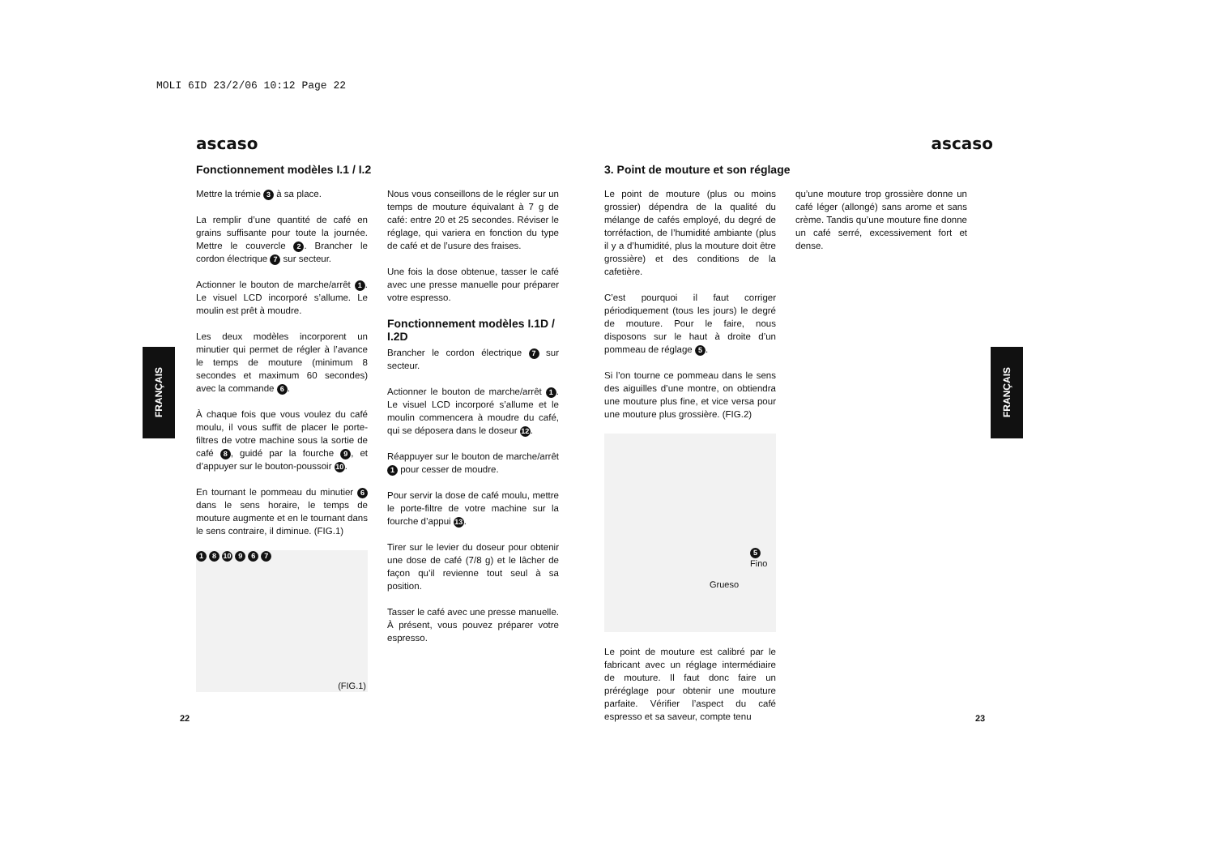MOLI 6ID 23/2/06 10:12 Page 22
FRANÇAIS
FRANÇAIS
ascaso
Fonctionnement modèles I.1 / I.2
Mettre la trémie 3 à sa place.
La remplir d’une quantité de café en grains suffisante pour toute la journée. Mettre le couvercle 2. Brancher le cordon électrique 7 sur secteur.
Actionner le bouton de marche/arrêt 1. Le visuel LCD incorporé s’allume. Le moulin est prêt à moudre.
Les deux modèles incorporent un minutier qui permet de régler à l’avance le temps de mouture (minimum 8 secondes et maximum 60 secondes) avec la commande 6.
À chaque fois que vous voulez du café moulu, il vous suffit de placer le porte-filtres de votre machine sous la sortie de café 8, guidé par la fourche 9, et d’appuyer sur le bouton-poussoir 10.
En tournant le pommeau du minutier 6 dans le sens horaire, le temps de mouture augmente et en le tournant dans le sens contraire, il diminue. (FIG.1)
1 8 10 9 6 7
(FIG.1)
Nous vous conseillons de le régler sur un temps de mouture équivalant à 7 g de café: entre 20 et 25 secondes. Réviser le réglage, qui variera en fonction du type de café et de l’usure des fraises.
Une fois la dose obtenue, tasser le café avec une presse manuelle pour préparer votre espresso.
Fonctionnement modèles I.1D / I.2D
Brancher le cordon électrique 7 sur secteur.
Actionner le bouton de marche/arrêt 1. Le visuel LCD incorporé s’allume et le moulin commencera à moudre du café, qui se déposera dans le doseur 12.
Réappuyer sur le bouton de marche/arrêt 1 pour cesser de moudre.
Pour servir la dose de café moulu, mettre le porte-filtre de votre machine sur la fourche d’appui 13.
Tirer sur le levier du doseur pour obtenir une dose de café (7/8 g) et le lâcher de façon qu’il revienne tout seul à sa position.
Tasser le café avec une presse manuelle. À présent, vous pouvez préparer votre espresso.
22
ascaso
3. Point de mouture et son réglage
Le point de mouture (plus ou moins grossier) dépendra de la qualité du mélange de cafés employé, du degré de torréfaction, de l’humidité ambiante (plus il y a d’humidité, plus la mouture doit être grossière) et des conditions de la cafetière.
C’est pourquoi il faut corriger périodiquement (tous les jours) le degré de mouture. Pour le faire, nous disposons sur le haut à droite d’un pommeau de réglage 5.
Si l’on tourne ce pommeau dans le sens des aiguilles d’une montre, on obtiendra une mouture plus fine, et vice versa pour une mouture plus grossière. (FIG.2)
5 Fino
Grueso
Le point de mouture est calibré par le fabricant avec un réglage intermédiaire de mouture. Il faut donc faire un préréglage pour obtenir une mouture parfaite. Vérifier l’aspect du café espresso et sa saveur, compte tenu
qu’une mouture trop grossière donne un café léger (allongé) sans arome et sans crème. Tandis qu’une mouture fine donne un café serré, excessivement fort et dense.
23